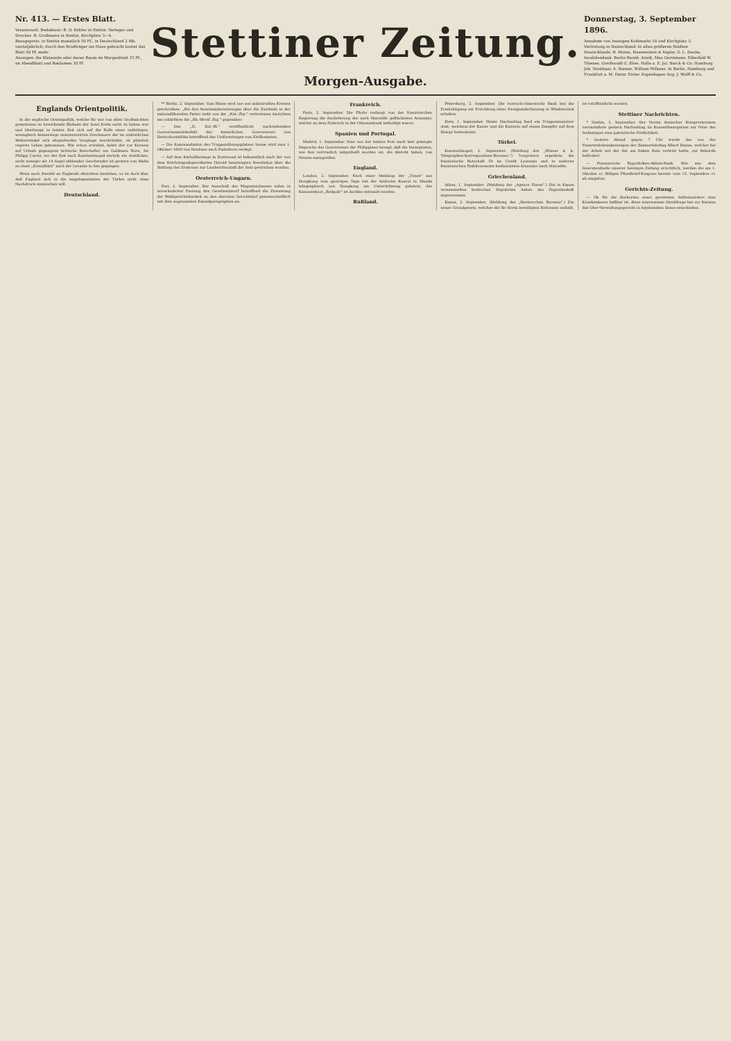Nr. 413. — Erstes Blatt.
Verantwortl. Redakteur: R. O. Köhler in Stettin. Verleger und Drucker: R. Graßmann in Stettin, Kirchplatz 3—4.
Bezugspreis: in Stettin monatlich 50 Pf., in Deutschland 2 Mk. vierteljährlich; durch den Briefträger ins Haus gebracht kostet das Blatt 50 Pf. mehr.
Anzeigen: die Kleinzeile oder deren Raum im Morgenblatt 15 Pf., im Abendblatt und Reklamen 30 Pf.
Stettiner Zeitung.
Morgen-Ausgabe.
Donnerstag, 3. September 1896.
Annahme von Anzeigen Kohlmarkt 10 und Kirchplatz 3.
Vertretung in Deutschland: In allen größeren Städten Deutschlands: R. Mosse, Haasenstein & Vogler, G. L. Daube, Invalidendank. Berlin Bernh. Arndt, Max Gerstmann. Elberfeld W. Thienes. Greifswald G. Illies. Halle a. S. Jul. Barck & Co. Hamburg Joh. Nootbaar, A. Steiner, William Wilkens. In Berlin, Hamburg und Frankfurt a. M. Heinr. Eisler. Kopenhagen Aug. J. Wolff & Co.
Englands Orientpolitik.
In die englische Orientpolitik, welche für uns von allen Großmächten gemeinsam zu bewirkende Blokade der Insel Kreta nicht zu haben war und überhaupt in letzter Zeit sich auf die Rolle eines unthätigen, wenngleich keineswegs uninteressirten Zuschauers der im südöstlichen Wetterwinkel sich abspielenden Vorgänge beschränkte, ist plötzlich regeres Leben gekommen. Wie schon erwähnt, kehrt der vor Kurzem auf Urlaub gegangene britische Botschafter am Goldenen Horn, Sir Philipp Currie, vor der Zeit nach Konstantinopel zurück; ein stattliches, nicht weniger als 14 Segel zählendes Geschwader ist gestern von Malta zu einer „Kreuzfahrt" nach der Levante in See gegangen.
Wenn auch Zweifel an Englands Absichten bestehen, so ist doch klar, daß England sich in die Angelegenheiten der Türkei nicht ohne Nachdruck einmischen will.
Deutschland.
** Berlin, 2. September. Vom Rhein wird uns aus industriellen Kreisen geschrieben: „Bei den Auseinandersetzungen über die Zustände in der nationalliberalen Partei steht von der „Nat.-Ztg." vertretenen Ansichten am schärfsten die „Rh.-Westf. Ztg." gegenüber.
— Das „D. Kol.-Bl." veröffentlicht nachstehenden Gouvernementsbefehl des kaiserlichen Gouverneurs von Deutschostafrika betreffend das Uniformtragen von Zivilbeamten.
— Die Kommandantur des Truppenübungsplatzes Senne wird zum 1. Oktober 1896 von Neuhaus nach Paderborn verlegt.
— Auf dem Katholikentage in Dortmund ist bekanntlich auch der von dem Reichstagsabgeordneten Herold beantragten Resolution über die Stellung des Zentrums zur Landwirthschaft der Satz gestrichen worden.
Oesterreich-Ungarn.
Pest, 2. September. Der Ausschuß des Magnatenhauses nahm in unveränderter Fassung den Gesetzentwurf betreffend die Zuweisung der Wahlgerichtsbarkeit an den obersten Gerichtshof gemeinschaftlich mit dem sogenannten Kanzelparagraphen an.
Frankreich.
Paris, 2. September. Die Pforte verlangt von der französischen Regierung die Auslieferung der nach Marseille geflüchteten Armenier, welche an dem Einbruch in der Ottomanbank betheiligt waren.
Spanien und Portugal.
Madrid, 1. September. Eine von der letzten Post nach hier gelangte Depesche des Gouverneurs der Philippinen besagt, daß die Insurgenten, wie ihm vertraulich mitgetheilt worden sei, die Absicht haben, von Neuem anzugreifen.
England.
London, 2. September. Nach einer Meldung der „Times" aus Hongkong vom gestrigen Tage hat der britische Konsul in Manila telegraphisch von Hongkong um Unterstützung gebeten; das Kanonenboot „Redpole" ist dorthin entsandt worden.
Rußland.
Petersburg, 2. September. Die russisch-chinesische Bank hat die Ermächtigung zur Errichtung einer Zweigniederlassung in Wladiwostok erhalten.
Kiew, 1. September. Heute Nachmittag fand ein Truppenmanöver statt, welchem der Kaiser und die Kaiserin auf einem Dampfer auf dem Dniepr beiwohnten.
Türkei.
Konstantinopel, 2. September. (Meldung des „Wiener k. k. Telegraphen-Korrespondenz-Bureaus.") Vorgestern erpedirte die französische Botschaft 50 im Credit Lyonnais und in anderen französischen Etablissements bediensteten Armenier nach Marseille.
Griechenland.
Athen, 1. September. (Meldung der „Agence Havas".) Die in Kanea versammelten kretischen Deputirten haben das Zugeständniß angenommen.
Kanea, 2. September. (Meldung des „Reuterschen Bureaus".) Ein neues Grundgesetz, welches die für Kreta bewilligten Reformen enthält, ist veröffentlicht worden.
Stettiner Nachrichten.
* Stettin, 3. September. Der Verein deutscher Kriegsveteranen veranstaltete gestern Nachmittag im Konzerthausgarten zur Feier des Sedantages eine patriotische Festlichkeit.
* Gestern Abend gegen 7 Uhr wurde das von der Feuerwehrkrankenwagen der Zimmerlehrling Albert Dumm, welcher bei der Arbeit mit der Axt am linken Bein verletzt hatte, zur Behörde befördert.
— Pommersche Hypotheken-Aktien-Bank. Wie aus dem Inseratentheile unserer heutigen Zeitung ersichtlich, werden die am 1. Oktober cr. fälligen Pfandbrief-Koupons bereits vom 15. September cr. ab eingelöst.
Gerichts-Zeitung.
— Ob für die Kurkosten eines geretteten Selbstmörders eine Krankenkasse haftbar ist, diese interessante Streitfrage hat vor Kurzem das Ober-Verwaltungsgericht in bejahendem Sinne entschieden.